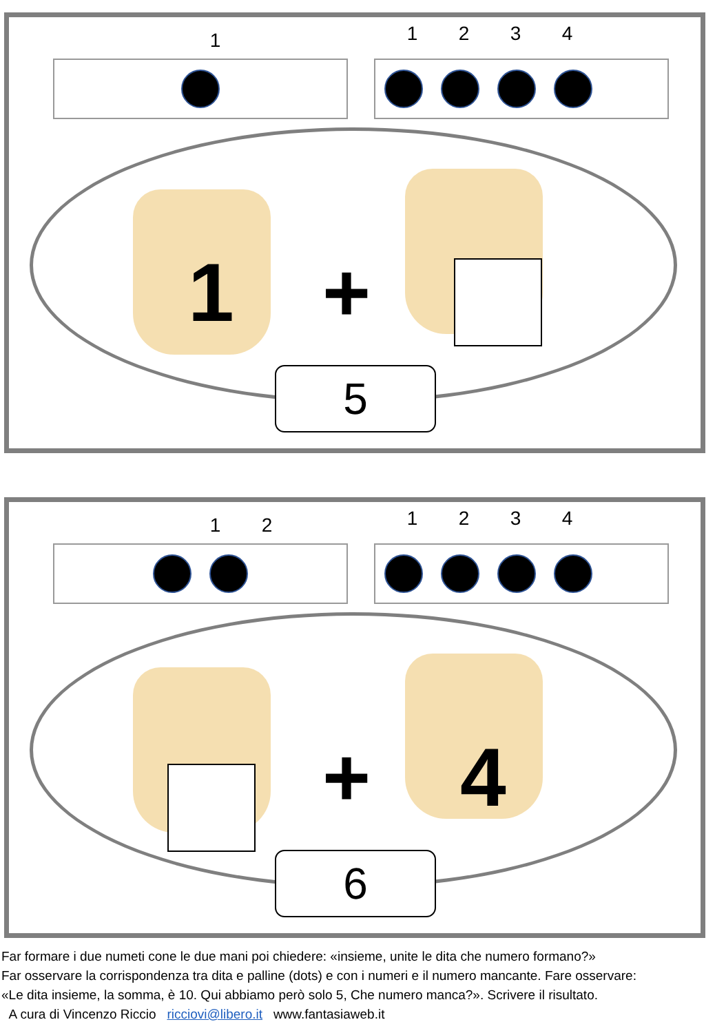1 1234
1 +
5
12 1234
+ 4
6
Far formare i due numeti cone le due mani poi chiedere: «insieme, unite le dita che numero formano?»
Far osservare la corrispondenza tra dita e palline (dots) e con i numeri e il numero mancante. Fare osservare:
«Le dita insieme, la somma, è 10. Qui abbiamo però solo 5, Che numero manca?». Scrivere il risultato.
A cura di Vincenzo Riccio ricciovi@libero.it www.fantasiaweb.it